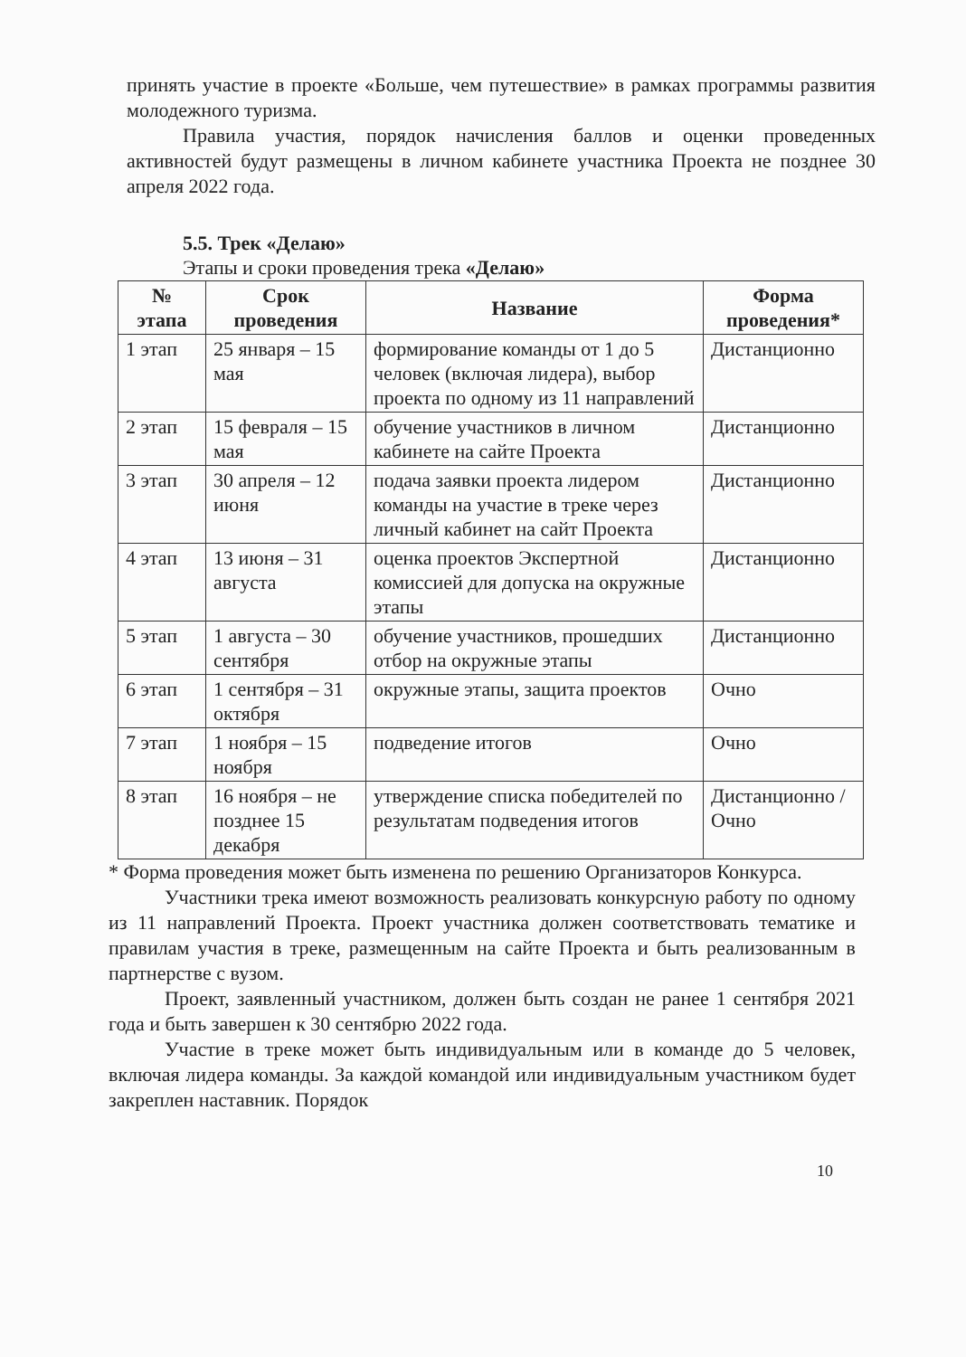принять участие в проекте «Больше, чем путешествие» в рамках программы развития молодежного туризма.
Правила участия, порядок начисления баллов и оценки проведенных активностей будут размещены в личном кабинете участника Проекта не позднее 30 апреля 2022 года.
5.5. Трек «Делаю»
Этапы и сроки проведения трека «Делаю»
| № этапа | Срок проведения | Название | Форма проведения* |
| --- | --- | --- | --- |
| 1 этап | 25 января – 15 мая | формирование команды от 1 до 5 человек (включая лидера), выбор проекта по одному из 11 направлений | Дистанционно |
| 2 этап | 15 февраля – 15 мая | обучение участников в личном кабинете на сайте Проекта | Дистанционно |
| 3 этап | 30 апреля – 12 июня | подача заявки проекта лидером команды на участие в треке через личный кабинет на сайт Проекта | Дистанционно |
| 4 этап | 13 июня – 31 августа | оценка проектов Экспертной комиссией для допуска на окружные этапы | Дистанционно |
| 5 этап | 1 августа – 30 сентября | обучение участников, прошедших отбор на окружные этапы | Дистанционно |
| 6 этап | 1 сентября – 31 октября | окружные этапы, защита проектов | Очно |
| 7 этап | 1 ноября – 15 ноября | подведение итогов | Очно |
| 8 этап | 16 ноября – не позднее 15 декабря | утверждение списка победителей по результатам подведения итогов | Дистанционно /Очно |
* Форма проведения может быть изменена по решению Организаторов Конкурса.
Участники трека имеют возможность реализовать конкурсную работу по одному из 11 направлений Проекта. Проект участника должен соответствовать тематике и правилам участия в треке, размещенным на сайте Проекта и быть реализованным в партнерстве с вузом.
Проект, заявленный участником, должен быть создан не ранее 1 сентября 2021 года и быть завершен к 30 сентябрю 2022 года.
Участие в треке может быть индивидуальным или в команде до 5 человек, включая лидера команды. За каждой командой или индивидуальным участником будет закреплен наставник. Порядок
10